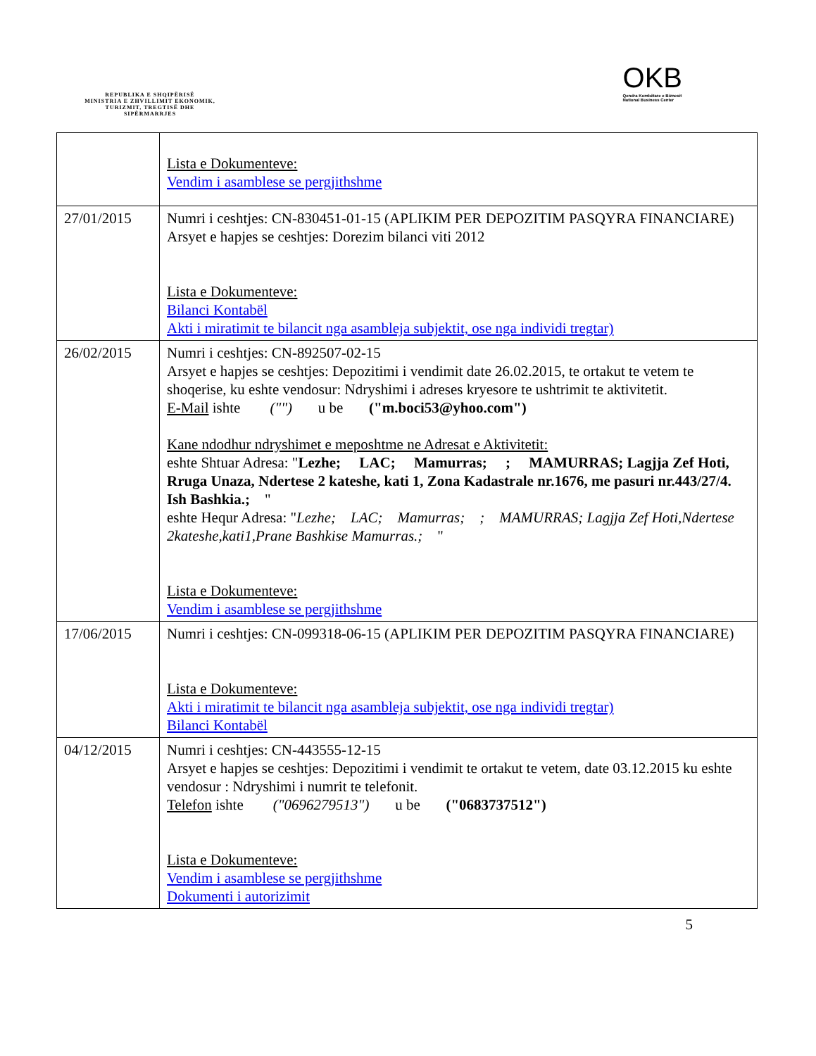REPUBLIKA E SHQIPËRISË
MINISTRIA E ZHVILLIMIT EKONOMIK, TURIZMIT, TREGTISË DHE SIPËRMARRJES
OKB
Qendra Kombëtare e Biznesit
National Business Center
| | Lista e Dokumenteve: Vendim i asamblese se pergjithshme |
| 27/01/2015 | Numri i ceshtjes: CN-830451-01-15 (APLIKIM PER DEPOZITIM PASQYRA FINANCIARE) Arsyet e hapjes se ceshtjes: Dorezim bilanci viti 2012 Lista e Dokumenteve: Bilanci Kontabël Akti i miratimit te bilancit nga asambleja subjektit, ose nga individi tregtar) |
| 26/02/2015 | Numri i ceshtjes: CN-892507-02-15 Arsyet e hapjes se ceshtjes: Depozitimi i vendimit date 26.02.2015, te ortakut te vetem te shoqerise, ku eshte vendosur: Ndryshimi i adreses kryesore te ushtrimit te aktivitetit. E-Mail ishte ("") u be ("m.boci53@yhoo.com") Kane ndodhur ndryshimet e meposhtme ne Adresat e Aktivitetit: eshte Shtuar Adresa: " Lezhe; LAC; Mamurras; ; MAMURRAS; Lagjja Zef Hoti, Rruga Unaza, Ndertese 2 kateshe, kati 1, Zona Kadastrale nr.1676, me pasuri nr.443/27/4. Ish Bashkia.; " eshte Hequr Adresa: " Lezhe; LAC; Mamurras; ; MAMURRAS; Lagjja Zef Hoti,Ndertese 2kateshe,kati1,Prane Bashkise Mamurras.; " Lista e Dokumenteve: Vendim i asamblese se pergjithshme |
| 17/06/2015 | Numri i ceshtjes: CN-099318-06-15 (APLIKIM PER DEPOZITIM PASQYRA FINANCIARE) Lista e Dokumenteve: Akti i miratimit te bilancit nga asambleja subjektit, ose nga individi tregtar) Bilanci Kontabël |
| 04/12/2015 | Numri i ceshtjes: CN-443555-12-15 Arsyet e hapjes se ceshtjes: Depozitimi i vendimit te ortakut te vetem, date 03.12.2015 ku eshte vendosur : Ndryshimi i numrit te telefonit. Telefon ishte ("0696279513") u be ("0683737512") Lista e Dokumenteve: Vendim i asamblese se pergjithshme Dokumenti i autorizimit |
5